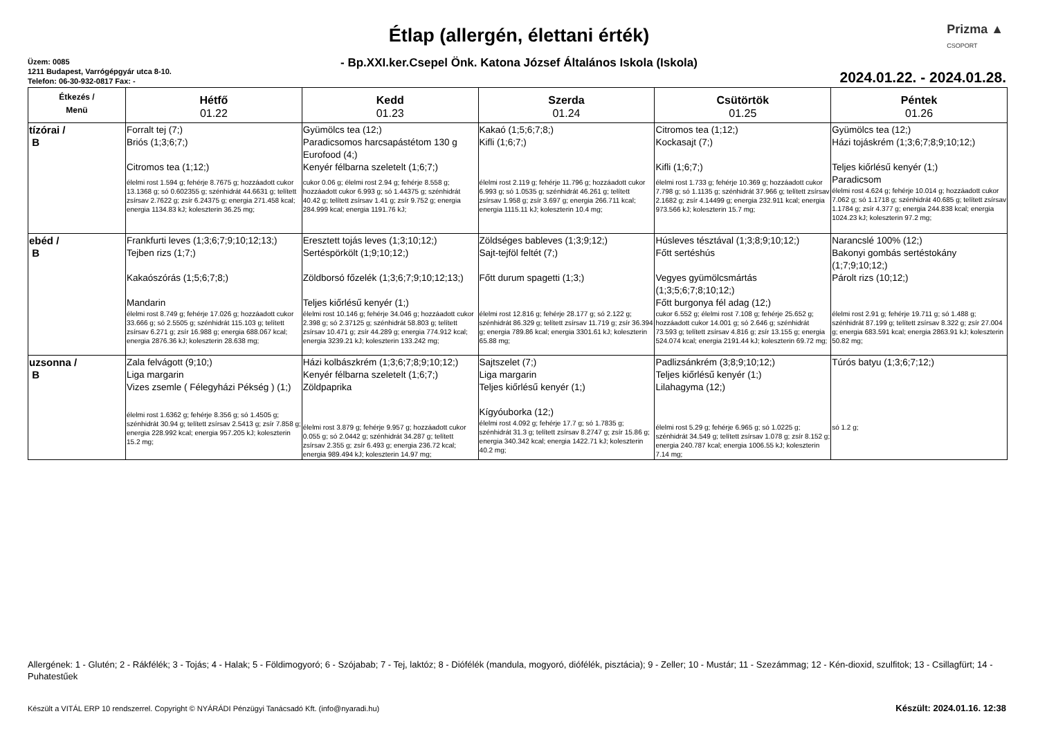Étlap (allergén, élettani érték)
- Bp.XXI.ker.Csepel Önk. Katona József Általános Iskola (Iskola)
Prizma ▲
CSOPORT
Üzem: 0085
1211 Budapest, Varrógépgyár utca 8-10.
Telefon: 06-30-932-0817 Fax: -
2024.01.22. - 2024.01.28.
| Étkezés / Menü | Hétfő 01.22 | Kedd 01.23 | Szerda 01.24 | Csütörtök 01.25 | Péntek 01.26 |
| --- | --- | --- | --- | --- | --- |
| tízórai / B | Forralt tej (7;) Briós (1;3;6;7;) Citromos tea (1;12;) élelmi rost 1.594 g; fehérje 8.7675 g; hozzáadott cukor 13.1368 g; só 0.602355 g; szénhidrát 44.6631 g; telített zsírsav 2.7622 g; zsír 6.24375 g; energia 271.458 kcal; energia 1134.83 kJ; koleszterin 36.25 mg; | Gyümölcs tea (12;) Paradicsomos harcsapástétom 130 g Eurofood (4;) Kenyér félbarna szeletelt (1;6;7;) cukor 0.06 g; élelmi rost 2.94 g; fehérje 8.558 g; hozzáadott cukor 6.993 g; só 1.44375 g; szénhidrát 40.42 g; telített zsírsav 1.41 g; zsír 9.752 g; energia 284.999 kcal; energia 1191.76 kJ; | Kakaó (1;5;6;7;8;) Kifli (1;6;7;) élelmi rost 2.119 g; fehérje 11.796 g; hozzáadott cukor 6.993 g; só 1.0535 g; szénhidrát 46.261 g; telített zsírsav 1.958 g; zsír 3.697 g; energia 266.711 kcal; energia 1115.11 kJ; koleszterin 10.4 mg; | Citromos tea (1;12;) Kockasajt (7;) Kifli (1;6;7;) élelmi rost 1.733 g; fehérje 10.369 g; hozzáadott cukor 7.798 g; só 1.1135 g; szénhidrát 37.966 g; telített zsírsav 2.1682 g; zsír 4.14499 g; energia 232.911 kcal; energia 973.566 kJ; koleszterin 15.7 mg; | Gyümölcs tea (12;) Házi tojáskrém (1;3;6;7;8;9;10;12;) Teljes kiőrlésű kenyér (1;) Paradicsom élelmi rost 4.624 g; fehérje 10.014 g; hozzáadott cukor 7.062 g; só 1.1718 g; szénhidrát 40.685 g; telített zsírsav 1.1784 g; zsír 4.377 g; energia 244.838 kcal; energia 1024.23 kJ; koleszterin 97.2 mg; |
| ebéd / B | Frankfurti leves (1;3;6;7;9;10;12;13;) Tejben rizs (1;7;) Kakaószórás (1;5;6;7;8;) Mandarin élelmi rost 8.749 g; fehérje 17.026 g; hozzáadott cukor 33.666 g; só 2.5505 g; szénhidrát 115.103 g; telített zsírsav 6.271 g; zsír 16.988 g; energia 688.067 kcal; energia 2876.36 kJ; koleszterin 28.638 mg; | Eresztett tojás leves (1;3;10;12;) Sertéspörkölt (1;9;10;12;) Zöldborsó főzelék (1;3;6;7;9;10;12;13;) Teljes kiőrlésű kenyér (1;) élelmi rost 10.146 g; fehérje 34.046 g; hozzáadott cukor 2.398 g; só 2.37125 g; szénhidrát 58.803 g; telített zsírsav 10.471 g; zsír 44.289 g; energia 774.912 kcal; energia 3239.21 kJ; koleszterin 133.242 mg; | Zöldséges bableves (1;3;9;12;) Sajt-tejföl feltét (7;) Főtt durum spagetti (1;3;) élelmi rost 12.816 g; fehérje 28.177 g; só 2.122 g; szénhidrát 86.329 g; telített zsírsav 11.719 g; zsír 36.394 g; energia 789.86 kcal; energia 3301.61 kJ; koleszterin 65.88 mg; | Húsleves tésztával (1;3;8;9;10;12;) Főtt sertéshús Vegyes gyümölcsmártás (1;3;5;6;7;8;10;12;) Főtt burgonya fél adag (12;) cukor 6.552 g; élelmi rost 7.108 g; fehérje 25.652 g; hozzáadott cukor 14.001 g; só 2.646 g; szénhidrát 73.593 g; telített zsírsav 4.816 g; zsír 13.155 g; energia 524.074 kcal; energia 2191.44 kJ; koleszterin 69.72 mg; | Narancslé 100% (12;) Bakonyi gombás sertéstokány (1;7;9;10;12;) Párolt rizs (10;12;) élelmi rost 2.91 g; fehérje 19.711 g; só 1.488 g; szénhidrát 87.199 g; telített zsírsav 8.322 g; zsír 27.004 g; energia 683.591 kcal; energia 2863.91 kJ; koleszterin 50.82 mg; |
| uzsonna / B | Zala felvágott (9;10;) Liga margarin Vizes zsemle ( Félegyházi Pékség ) (1;) élelmi rost 1.6362 g; fehérje 8.356 g; só 1.4505 g; szénhidrát 30.94 g; telített zsírsav 2.5413 g; zsír 7.858 g; energia 228.992 kcal; energia 957.205 kJ; koleszterin 15.2 mg; | Házi kolbászkrém (1;3;6;7;8;9;10;12;) Kenyér félbarna szeletelt (1;6;7;) Zöldpaprika élelmi rost 3.879 g; fehérje 9.957 g; hozzáadott cukor 0.055 g; só 2.0442 g; szénhidrát 34.287 g; telített zsírsav 2.355 g; zsír 6.493 g; energia 236.72 kcal; energia 989.494 kJ; koleszterin 14.97 mg; | Sajtszelet (7;) Liga margarin Teljes kiőrlésű kenyér (1;) Kígyóuborka (12;) élelmi rost 4.092 g; fehérje 17.7 g; só 1.7835 g; szénhidrát 31.3 g; telített zsírsav 8.2747 g; zsír 15.86 g; energia 340.342 kcal; energia 1422.71 kJ; koleszterin 40.2 mg; | Padlizsánkrém (3;8;9;10;12;) Teljes kiőrlésű kenyér (1;) Lilahagyma (12;) élelmi rost 5.29 g; fehérje 6.965 g; só 1.0225 g; szénhidrát 34.549 g; telített zsírsav 1.078 g; zsír 8.152 g; energia 240.787 kcal; energia 1006.55 kJ; koleszterin 7.14 mg; | Túrós batyu (1;3;6;7;12;) só 1.2 g; |
Allergének: 1 - Glutén; 2 - Rákfélék; 3 - Tojás; 4 - Halak; 5 - Földimogyoró; 6 - Szójabab; 7 - Tej, laktóz; 8 - Diófélék (mandula, mogyoró, diófélék, pisztácia); 9 - Zeller; 10 - Mustár; 11 - Szezámmag; 12 - Kén-dioxid, szulfitok; 13 - Csillagfürt; 14 - Puhatestűek
Készült a VITÁL ERP 10 rendszerrel. Copyright © NYÁRÁDI Pénzügyi Tanácsadó Kft. (info@nyaradi.hu)
Készült: 2024.01.16. 12:38